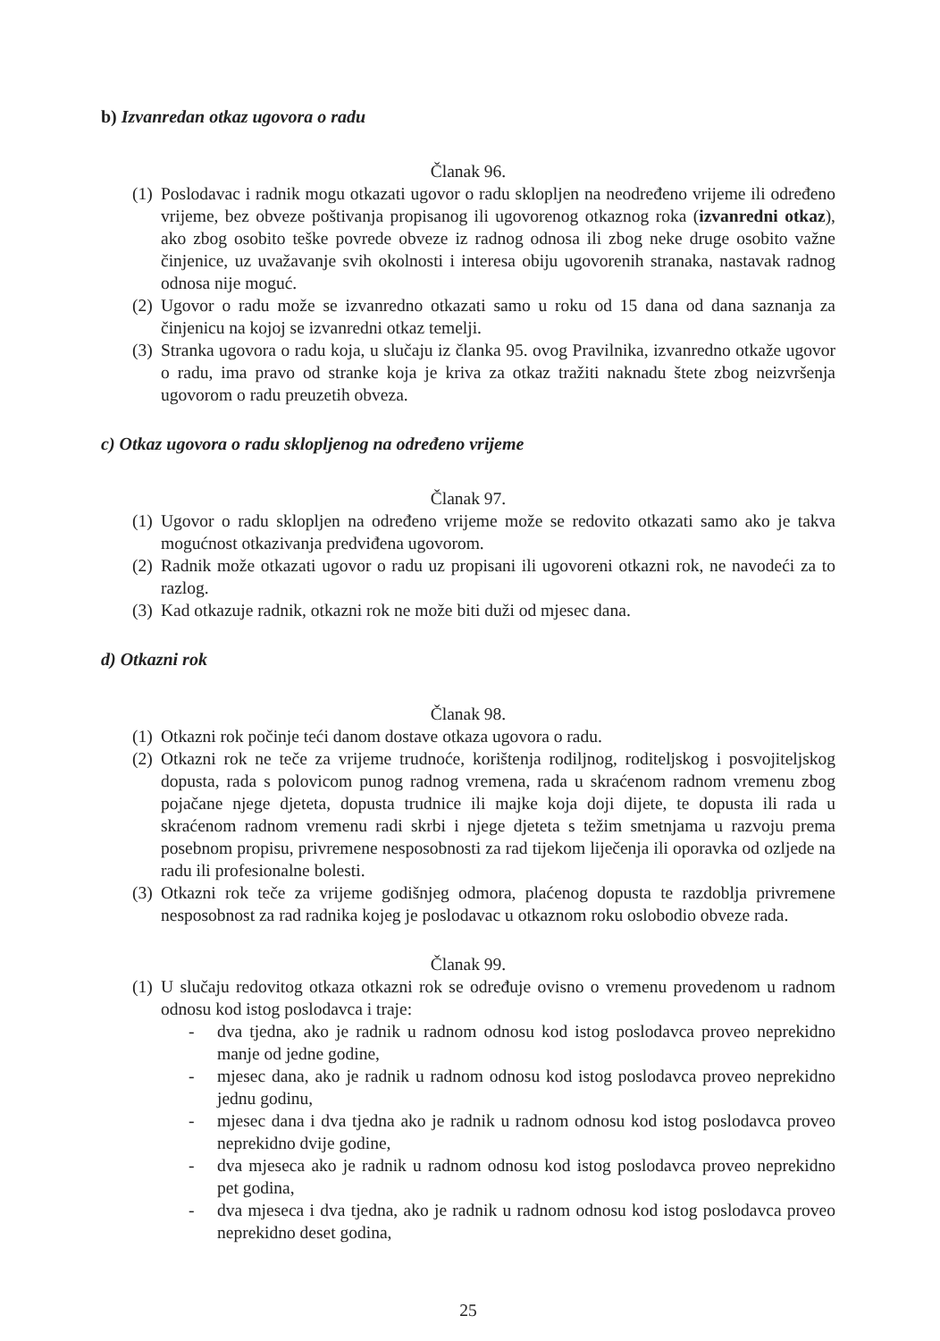b) Izvanredan otkaz ugovora o radu
Članak 96.
(1) Poslodavac i radnik mogu otkazati ugovor o radu sklopljen na neodređeno vrijeme ili određeno vrijeme, bez obveze poštivanja propisanog ili ugovorenog otkaznog roka (izvanredni otkaz), ako zbog osobito teške povrede obveze iz radnog odnosa ili zbog neke druge osobito važne činjenice, uz uvažavanje svih okolnosti i interesa obiju ugovorenih stranaka, nastavak radnog odnosa nije moguć.
(2) Ugovor o radu može se izvanredno otkazati samo u roku od 15 dana od dana saznanja za činjenicu na kojoj se izvanredni otkaz temelji.
(3) Stranka ugovora o radu koja, u slučaju iz članka 95. ovog Pravilnika, izvanredno otkaže ugovor o radu, ima pravo od stranke koja je kriva za otkaz tražiti naknadu štete zbog neizvršenja ugovorom o radu preuzetih obveza.
c) Otkaz ugovora o radu sklopljenog na određeno vrijeme
Članak 97.
(1) Ugovor o radu sklopljen na određeno vrijeme može se redovito otkazati samo ako je takva mogućnost otkazivanja predviđena ugovorom.
(2) Radnik može otkazati ugovor o radu uz propisani ili ugovoreni otkazni rok, ne navodeći za to razlog.
(3) Kad otkazuje radnik, otkazni rok ne može biti duži od mjesec dana.
d) Otkazni rok
Članak 98.
(1) Otkazni rok počinje teći danom dostave otkaza ugovora o radu.
(2) Otkazni rok ne teče za vrijeme trudnoće, korištenja rodiljnog, roditeljskog i posvojiteljskog dopusta, rada s polovicom punog radnog vremena, rada u skraćenom radnom vremenu zbog pojačane njege djeteta, dopusta trudnice ili majke koja doji dijete, te dopusta ili rada u skraćenom radnom vremenu radi skrbi i njege djeteta s težim smetnjama u razvoju prema posebnom propisu, privremene nesposobnosti za rad tijekom liječenja ili oporavka od ozljede na radu ili profesionalne bolesti.
(3) Otkazni rok teče za vrijeme godišnjeg odmora, plaćenog dopusta te razdoblja privremene nesposobnost za rad radnika kojeg je poslodavac u otkaznom roku oslobodio obveze rada.
Članak 99.
(1) U slučaju redovitog otkaza otkazni rok se određuje ovisno o vremenu provedenom u radnom odnosu kod istog poslodavca i traje:
- dva tjedna, ako je radnik u radnom odnosu kod istog poslodavca proveo neprekidno manje od jedne godine,
- mjesec dana, ako je radnik u radnom odnosu kod istog poslodavca proveo neprekidno jednu godinu,
- mjesec dana i dva tjedna ako je radnik u radnom odnosu kod istog poslodavca proveo neprekidno dvije godine,
- dva mjeseca ako je radnik u radnom odnosu kod istog poslodavca proveo neprekidno pet godina,
- dva mjeseca i dva tjedna, ako je radnik u radnom odnosu kod istog poslodavca proveo neprekidno deset godina,
25